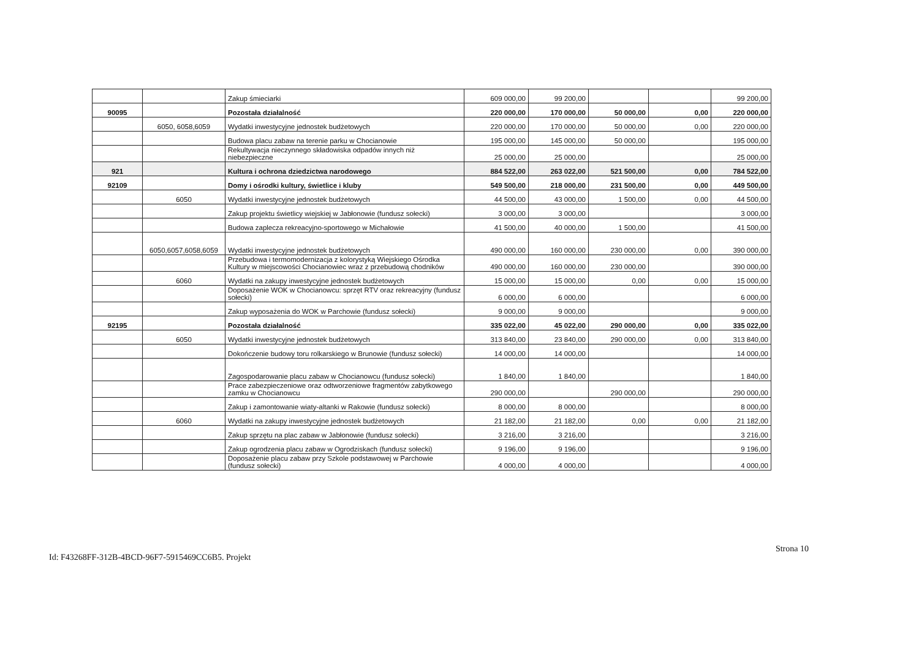| | | Zakup śmieciarki | 609 000,00 | 99 200,00 | | | 99 200,00 |
| 90095 | | Pozostała działalność | 220 000,00 | 170 000,00 | 50 000,00 | 0,00 | 220 000,00 |
| | 6050, 6058,6059 | Wydatki inwestycyjne jednostek budżetowych | 220 000,00 | 170 000,00 | 50 000,00 | 0,00 | 220 000,00 |
| | | Budowa placu zabaw na terenie parku w Chocianowie | 195 000,00 | 145 000,00 | 50 000,00 | | 195 000,00 |
| | | Rekultywacja nieczynnego składowiska odpadów innych niż niebezpieczne | 25 000,00 | 25 000,00 | | | 25 000,00 |
| 921 | | Kultura i ochrona dziedzictwa narodowego | 884 522,00 | 263 022,00 | 521 500,00 | 0,00 | 784 522,00 |
| 92109 | | Domy i ośrodki kultury, świetlice i kluby | 549 500,00 | 218 000,00 | 231 500,00 | 0,00 | 449 500,00 |
| | 6050 | Wydatki inwestycyjne jednostek budżetowych | 44 500,00 | 43 000,00 | 1 500,00 | 0,00 | 44 500,00 |
| | | Zakup projektu świetlicy wiejskiej w Jabłonowie (fundusz sołecki) | 3 000,00 | 3 000,00 | | | 3 000,00 |
| | | Budowa zaplecza rekreacyjno-sportowego w Michałowie | 41 500,00 | 40 000,00 | 1 500,00 | | 41 500,00 |
| | 6050,6057,6058,6059 | Wydatki inwestycyjne jednostek budżetowych | 490 000,00 | 160 000,00 | 230 000,00 | 0,00 | 390 000,00 |
| | | Przebudowa i termomodernizacja z kolorystyką Wiejskiego Ośrodka Kultury w miejscowości Chocianowiec wraz z przebudową chodników | 490 000,00 | 160 000,00 | 230 000,00 | | 390 000,00 |
| | 6060 | Wydatki na zakupy inwestycyjne jednostek budżetowych | 15 000,00 | 15 000,00 | 0,00 | 0,00 | 15 000,00 |
| | | Doposażenie WOK w Chocianowcu: sprzęt RTV oraz rekreacyjny (fundusz sołecki) | 6 000,00 | 6 000,00 | | | 6 000,00 |
| | | Zakup wyposażenia do WOK w Parchowie (fundusz sołecki) | 9 000,00 | 9 000,00 | | | 9 000,00 |
| 92195 | | Pozostała działalność | 335 022,00 | 45 022,00 | 290 000,00 | 0,00 | 335 022,00 |
| | 6050 | Wydatki inwestycyjne jednostek budżetowych | 313 840,00 | 23 840,00 | 290 000,00 | 0,00 | 313 840,00 |
| | | Dokończenie budowy toru rolkarskiego w Brunowie (fundusz sołecki) | 14 000,00 | 14 000,00 | | | 14 000,00 |
| | | Zagospodarowanie placu zabaw w Chocianowcu (fundusz sołecki) | 1 840,00 | 1 840,00 | | | 1 840,00 |
| | | Prace zabezpieczeniowe oraz odtworzeniowe fragmentów zabytkowego zamku w Chocianowcu | 290 000,00 | | 290 000,00 | | 290 000,00 |
| | | Zakup i zamontowanie wiaty-altanki w Rakowie (fundusz sołecki) | 8 000,00 | 8 000,00 | | | 8 000,00 |
| | 6060 | Wydatki na zakupy inwestycyjne jednostek budżetowych | 21 182,00 | 21 182,00 | 0,00 | 0,00 | 21 182,00 |
| | | Zakup sprzętu na plac zabaw w Jabłonowie (fundusz sołecki) | 3 216,00 | 3 216,00 | | | 3 216,00 |
| | | Zakup ogrodzenia placu zabaw w Ogrodziskach (fundusz sołecki) | 9 196,00 | 9 196,00 | | | 9 196,00 |
| | | Doposażenie placu zabaw przy Szkole podstawowej w Parchowie (fundusz sołecki) | 4 000,00 | 4 000,00 | | | 4 000,00 |
Id: F43268FF-312B-4BCD-96F7-5915469CC6B5. Projekt Strona 10